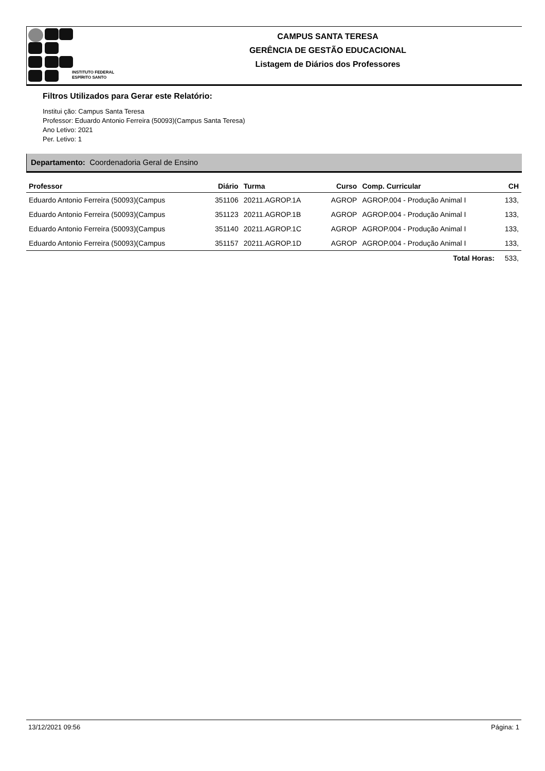INSTITUTO FEDERAL
ESPÍRITO SANTO
CAMPUS SANTA TERESA
GERÊNCIA DE GESTÃO EDUCACIONAL
Listagem de Diários dos Professores
Filtros Utilizados para Gerar este Relatório:
Institui ção: Campus Santa Teresa
Professor: Eduardo Antonio Ferreira (50093)(Campus Santa Teresa)
Ano Letivo: 2021
Per. Letivo: 1
Departamento: Coordenadoria Geral de Ensino
| Professor | Diário | Turma | Curso | Comp. Curricular | CH |
| --- | --- | --- | --- | --- | --- |
| Eduardo Antonio Ferreira (50093)(Campus | 351106 | 20211.AGROP.1A | AGROP | AGROP.004 - Produção Animal I | 133, |
| Eduardo Antonio Ferreira (50093)(Campus | 351123 | 20211.AGROP.1B | AGROP | AGROP.004 - Produção Animal I | 133, |
| Eduardo Antonio Ferreira (50093)(Campus | 351140 | 20211.AGROP.1C | AGROP | AGROP.004 - Produção Animal I | 133, |
| Eduardo Antonio Ferreira (50093)(Campus | 351157 | 20211.AGROP.1D | AGROP | AGROP.004 - Produção Animal I | 133, |
| Total Horas: | | | | | 533, |
13/12/2021 09:56 Página: 1